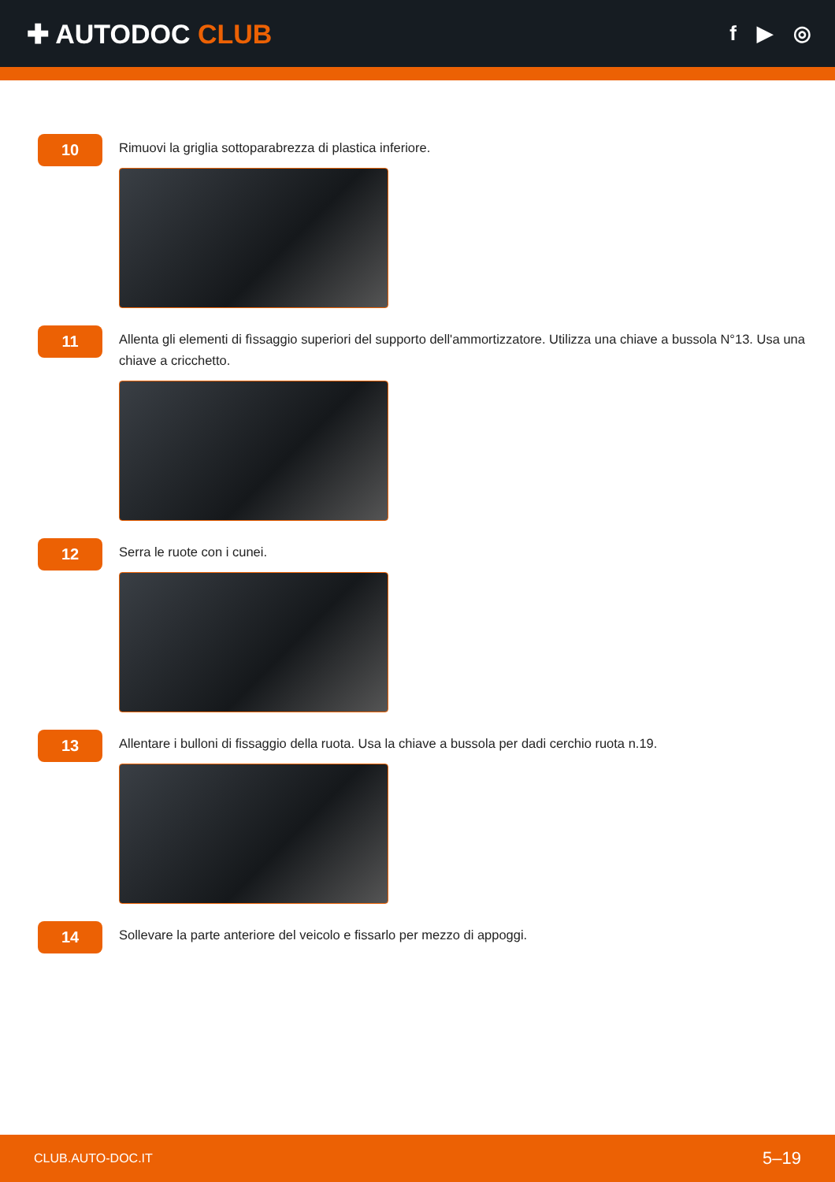✚ AUTODOC CLUB
f ▶ ◎
10
Rimuovi la griglia sottoparabrezza di plastica inferiore.
11
Allenta gli elementi di fìssaggio superiori del supporto dell'ammortizzatore. Utilizza una chiave a bussola N°13. Usa una chiave a cricchetto.
12
Serra le ruote con i cunei.
13
Allentare i bulloni di fissaggio della ruota. Usa la chiave a bussola per dadi cerchio ruota n.19.
14
Sollevare la parte anteriore del veicolo e fissarlo per mezzo di appoggi.
CLUB.AUTO-DOC.IT 5–19